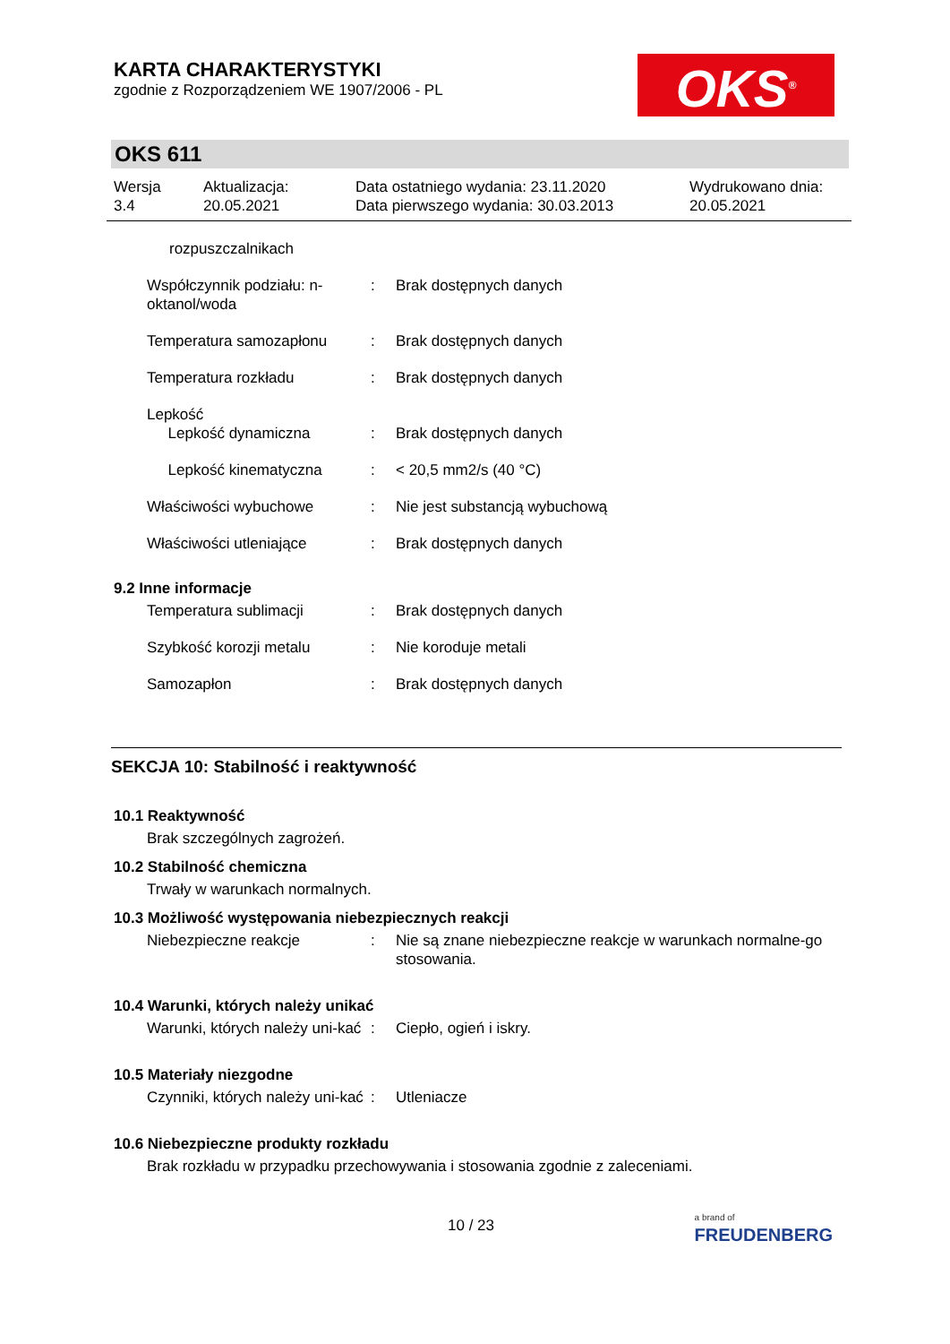KARTA CHARAKTERYSTYKI
zgodnie z Rozporządzeniem WE 1907/2006 - PL
OKS<sup>®</sup>
OKS 611
Wersja
3.4
Aktualizacja:
20.05.2021
Data ostatniego wydania: 23.11.2020
Data pierwszego wydania: 30.03.2013
Wydrukowano dnia:
20.05.2021
rozpuszczalnikach
Współczynnik podziału: n-oktanol/woda
: Brak dostępnych danych
Temperatura samozapłonu : Brak dostępnych danych
Temperatura rozkładu : Brak dostępnych danych
Lepkość
Lepkość dynamiczna
:
Brak dostępnych danych
Lepkość kinematyczna : < 20,5 mm2/s (40 °C)
Właściwości wybuchowe : Nie jest substancją wybuchową
Właściwości utleniające : Brak dostępnych danych
9.2 Inne informacje
Temperatura sublimacji : Brak dostępnych danych
Szybkość korozji metalu : Nie koroduje metali
Samozapłon : Brak dostępnych danych
SEKCJA 10: Stabilność i reaktywność
10.1 Reaktywność
Brak szczególnych zagrożeń.
10.2 Stabilność chemiczna
Trwały w warunkach normalnych.
10.3 Możliwość występowania niebezpiecznych reakcji
Niebezpieczne reakcje : Nie są znane niebezpieczne reakcje w warunkach normalne-go stosowania.
10.4 Warunki, których należy unikać
Warunki, których należy uni-kać
: Ciepło, ogień i iskry.
10.5 Materiały niezgodne
Czynniki, których należy uni-kać
: Utleniacze
10.6 Niebezpieczne produkty rozkładu
Brak rozkładu w przypadku przechowywania i stosowania zgodnie z zaleceniami.
10 / 23
a brand of
FREUDENBERG